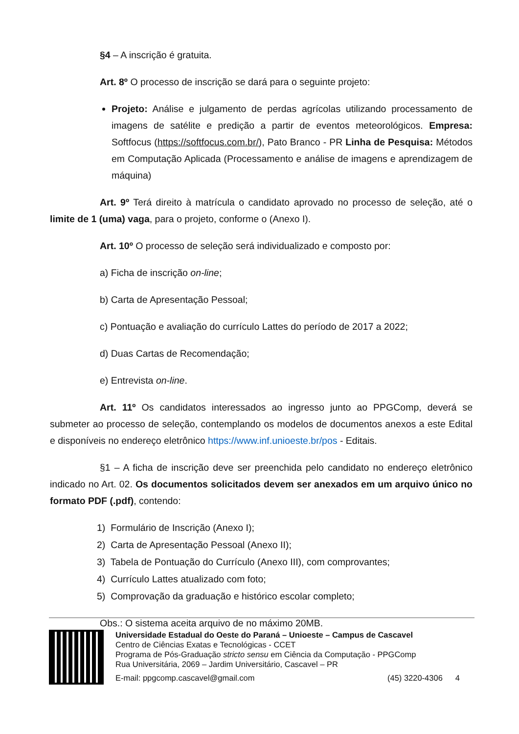§4 – A inscrição é gratuita.
Art. 8º O processo de inscrição se dará para o seguinte projeto:
Projeto: Análise e julgamento de perdas agrícolas utilizando processamento de imagens de satélite e predição a partir de eventos meteorológicos. Empresa: Softfocus (https://softfocus.com.br/), Pato Branco - PR Linha de Pesquisa: Métodos em Computação Aplicada (Processamento e análise de imagens e aprendizagem de máquina)
Art. 9º Terá direito à matrícula o candidato aprovado no processo de seleção, até o limite de 1 (uma) vaga, para o projeto, conforme o (Anexo I).
Art. 10º O processo de seleção será individualizado e composto por:
a) Ficha de inscrição on-line;
b) Carta de Apresentação Pessoal;
c) Pontuação e avaliação do currículo Lattes do período de 2017 a 2022;
d) Duas Cartas de Recomendação;
e) Entrevista on-line.
Art. 11º Os candidatos interessados ao ingresso junto ao PPGComp, deverá se submeter ao processo de seleção, contemplando os modelos de documentos anexos a este Edital e disponíveis no endereço eletrônico https://www.inf.unioeste.br/pos - Editais.
§1 – A ficha de inscrição deve ser preenchida pelo candidato no endereço eletrônico indicado no Art. 02. Os documentos solicitados devem ser anexados em um arquivo único no formato PDF (.pdf), contendo:
1) Formulário de Inscrição (Anexo I);
2) Carta de Apresentação Pessoal (Anexo II);
3) Tabela de Pontuação do Currículo (Anexo III), com comprovantes;
4) Currículo Lattes atualizado com foto;
5) Comprovação da graduação e histórico escolar completo;
Obs.: O sistema aceita arquivo de no máximo 20MB.
Universidade Estadual do Oeste do Paraná – Unioeste – Campus de Cascavel
Centro de Ciências Exatas e Tecnológicas - CCET
Programa de Pós-Graduação stricto sensu em Ciência da Computação - PPGComp
Rua Universitária, 2069 – Jardim Universitário, Cascavel – PR
E-mail: ppgcomp.cascavel@gmail.com (45) 3220-4306 4